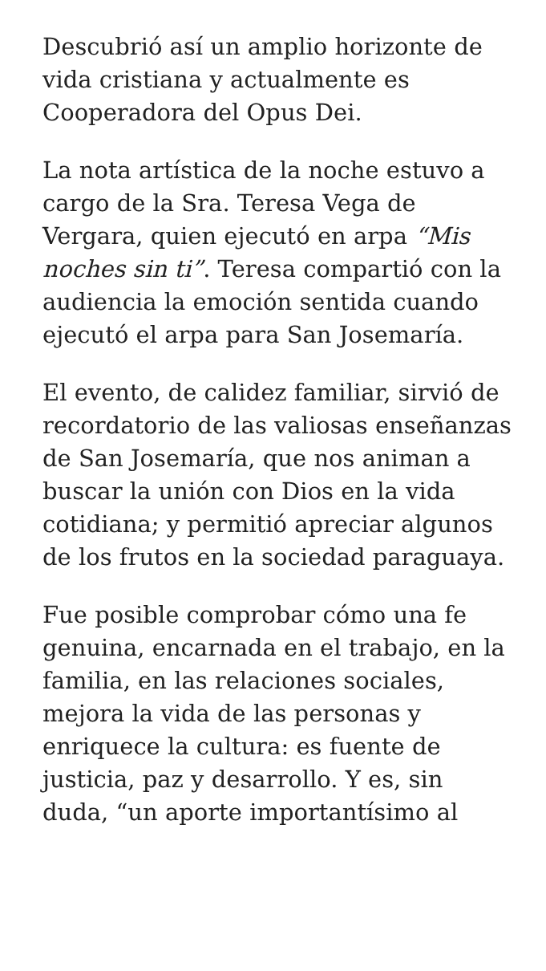Descubrió así un amplio horizonte de vida cristiana y actualmente es Cooperadora del Opus Dei.
La nota artística de la noche estuvo a cargo de la Sra. Teresa Vega de Vergara, quien ejecutó en arpa “Mis noches sin ti”. Teresa compartió con la audiencia la emoción sentida cuando ejecutó el arpa para San Josemaría.
El evento, de calidez familiar, sirvió de recordatorio de las valiosas enseñanzas de San Josemaría, que nos animan a buscar la unión con Dios en la vida cotidiana; y permitió apreciar algunos de los frutos en la sociedad paraguaya.
Fue posible comprobar cómo una fe genuina, encarnada en el trabajo, en la familia, en las relaciones sociales, mejora la vida de las personas y enriquece la cultura: es fuente de justicia, paz y desarrollo. Y es, sin duda, “un aporte importantísimo al